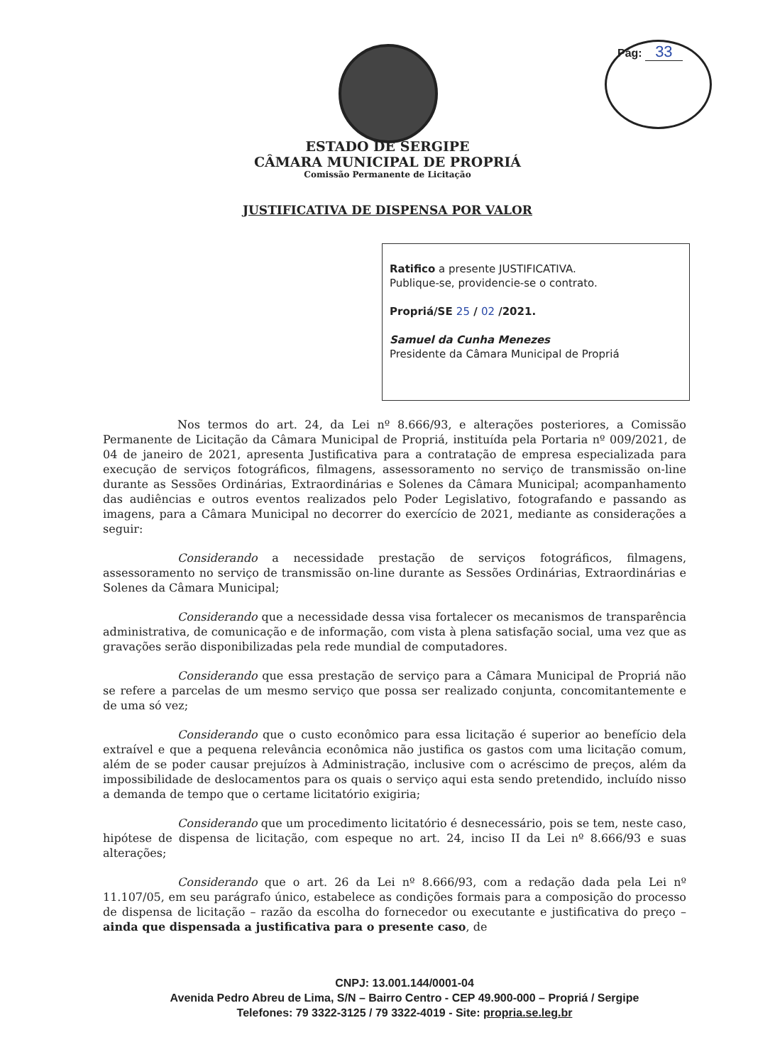Pág: 33
ESTADO DE SERGIPE
CÂMARA MUNICIPAL DE PROPRIÁ
Comissão Permanente de Licitação
JUSTIFICATIVA DE DISPENSA POR VALOR
Ratifico a presente JUSTIFICATIVA.
Publique-se, providencie-se o contrato.
Propriá/SE 25 / 02 /2021.
Samuel da Cunha Menezes
Presidente da Câmara Municipal de Propriá
Nos termos do art. 24, da Lei nº 8.666/93, e alterações posteriores, a Comissão Permanente de Licitação da Câmara Municipal de Propriá, instituída pela Portaria nº 009/2021, de 04 de janeiro de 2021, apresenta Justificativa para a contratação de empresa especializada para execução de serviços fotográficos, filmagens, assessoramento no serviço de transmissão on-line durante as Sessões Ordinárias, Extraordinárias e Solenes da Câmara Municipal; acompanhamento das audiências e outros eventos realizados pelo Poder Legislativo, fotografando e passando as imagens, para a Câmara Municipal no decorrer do exercício de 2021, mediante as considerações a seguir:
Considerando a necessidade prestação de serviços fotográficos, filmagens, assessoramento no serviço de transmissão on-line durante as Sessões Ordinárias, Extraordinárias e Solenes da Câmara Municipal;
Considerando que a necessidade dessa visa fortalecer os mecanismos de transparência administrativa, de comunicação e de informação, com vista à plena satisfação social, uma vez que as gravações serão disponibilizadas pela rede mundial de computadores.
Considerando que essa prestação de serviço para a Câmara Municipal de Propriá não se refere a parcelas de um mesmo serviço que possa ser realizado conjunta, concomitantemente e de uma só vez;
Considerando que o custo econômico para essa licitação é superior ao benefício dela extraível e que a pequena relevância econômica não justifica os gastos com uma licitação comum, além de se poder causar prejuízos à Administração, inclusive com o acréscimo de preços, além da impossibilidade de deslocamentos para os quais o serviço aqui esta sendo pretendido, incluído nisso a demanda de tempo que o certame licitatório exigiria;
Considerando que um procedimento licitatório é desnecessário, pois se tem, neste caso, hipótese de dispensa de licitação, com espeque no art. 24, inciso II da Lei nº 8.666/93 e suas alterações;
Considerando que o art. 26 da Lei nº 8.666/93, com a redação dada pela Lei nº 11.107/05, em seu parágrafo único, estabelece as condições formais para a composição do processo de dispensa de licitação – razão da escolha do fornecedor ou executante e justificativa do preço – ainda que dispensada a justificativa para o presente caso, de
CNPJ: 13.001.144/0001-04
Avenida Pedro Abreu de Lima, S/N – Bairro Centro - CEP 49.900-000 – Propriá / Sergipe
Telefones: 79 3322-3125 / 79 3322-4019 - Site: propria.se.leg.br